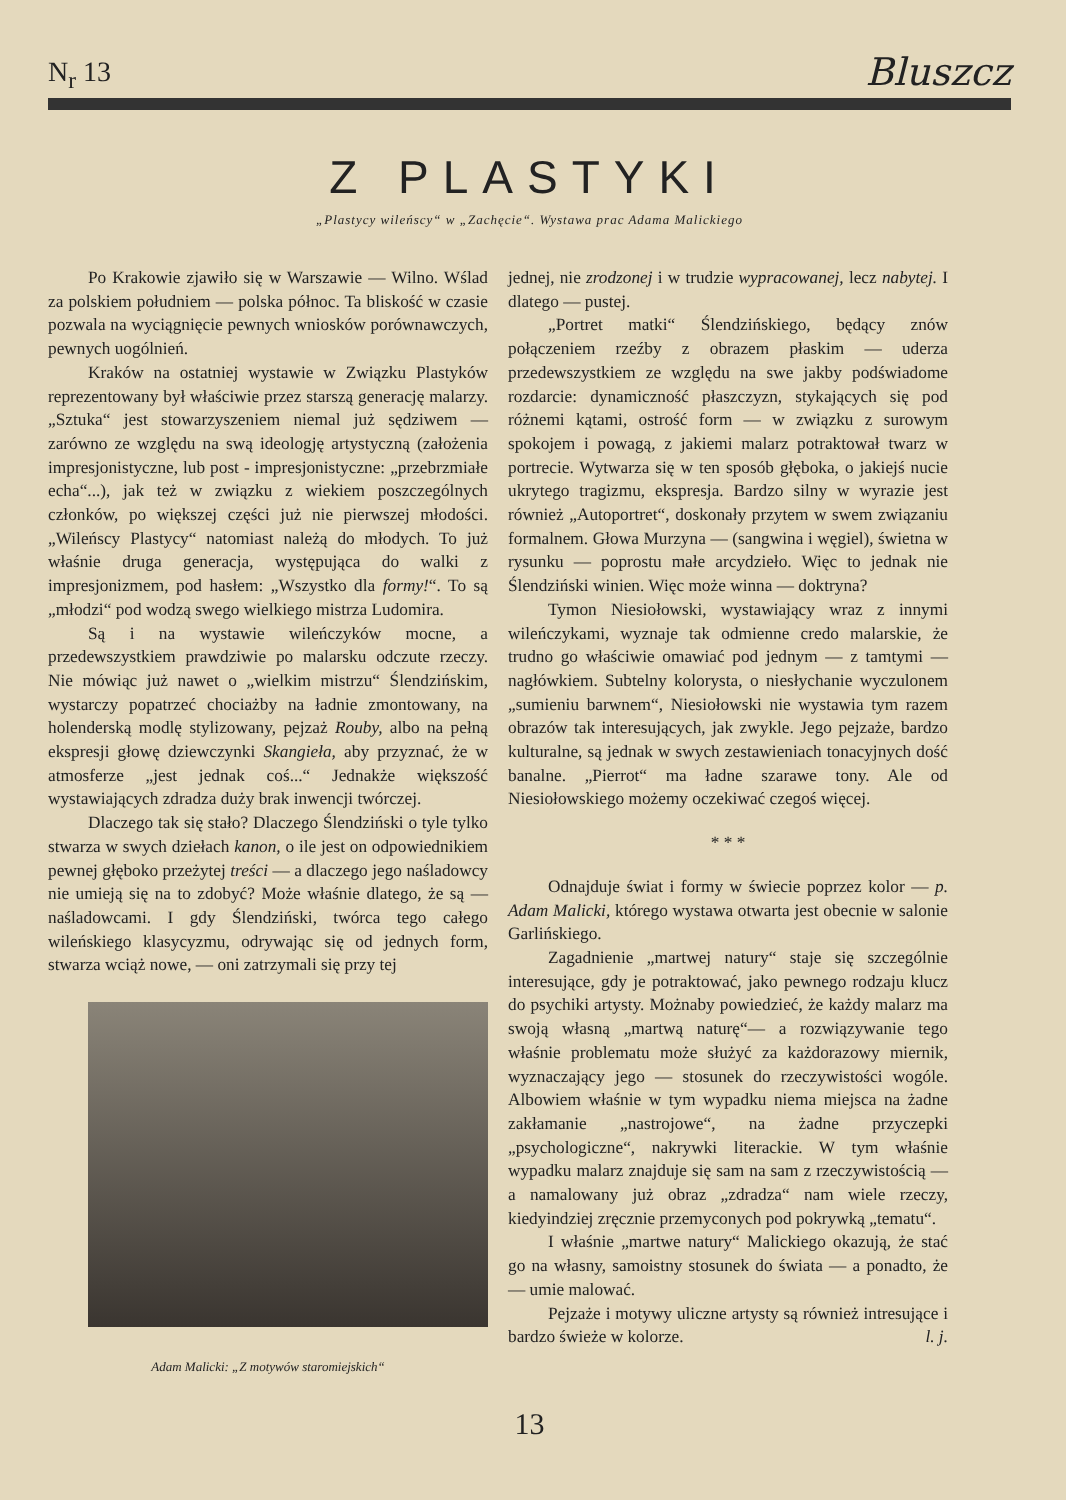N<sub>r</sub> 13 Bluszcz
Z PLASTYKI
„Plastycy wileńscy“ w „Zachęcie“. Wystawa prac Adama Malickiego
Po Krakowie zjawiło się w Warszawie — Wilno. Wślad za polskiem południem — polska północ. Ta bliskość w czasie pozwala na wyciągnięcie pewnych wniosków porównawczych, pewnych uogólnień.
Kraków na ostatniej wystawie w Związku Plastyków reprezentowany był właściwie przez starszą generację malarzy. „Sztuka“ jest stowarzyszeniem niemal już sędziwem — zarówno ze względu na swą ideologję artystyczną (założenia impresjonistyczne, lub post - impresjonistyczne: „przebrzmiałe echa“...), jak też w związku z wiekiem poszczególnych członków, po większej części już nie pierwszej młodości. „Wileńscy Plastycy“ natomiast należą do młodych. To już właśnie druga generacja, występująca do walki z impresjonizmem, pod hasłem: „Wszystko dla formy!“. To są „młodzi“ pod wodzą swego wielkiego mistrza Ludomira.
Są i na wystawie wileńczyków mocne, a przedewszystkiem prawdziwie po malarsku odczute rzeczy. Nie mówiąc już nawet o „wielkim mistrzu“ Ślendzińskim, wystarczy popatrzeć chociażby na ładnie zmontowany, na holenderską modlę stylizowany, pejzaż Rouby, albo na pełną ekspresji głowę dziewczynki Skangieła, aby przyznać, że w atmosferze „jest jednak coś...“ Jednakże większość wystawiających zdradza duży brak inwencji twórczej.
Dlaczego tak się stało? Dlaczego Ślendziński o tyle tylko stwarza w swych dziełach kanon, o ile jest on odpowiednikiem pewnej głęboko przeżytej treści — a dlaczego jego naśladowcy nie umieją się na to zdobyć? Może właśnie dlatego, że są — naśladowcami. I gdy Ślendziński, twórca tego całego wileńskiego klasycyzmu, odrywając się od jednych form, stwarza wciąż nowe, — oni zatrzymali się przy tej
Adam Malicki: „Z motywów staromiejskich“
jednej, nie zrodzonej i w trudzie wypracowanej, lecz nabytej. I dlatego — pustej.
„Portret matki“ Ślendzińskiego, będący znów połączeniem rzeźby z obrazem płaskim — uderza przedewszystkiem ze względu na swe jakby podświadome rozdarcie: dynamiczność płaszczyzn, stykających się pod różnemi kątami, ostrość form — w związku z surowym spokojem i powagą, z jakiemi malarz potraktował twarz w portrecie. Wytwarza się w ten sposób głęboka, o jakiejś nucie ukrytego tragizmu, ekspresja. Bardzo silny w wyrazie jest również „Autoportret“, doskonały przytem w swem związaniu formalnem. Głowa Murzyna — (sangwina i węgiel), świetna w rysunku — poprostu małe arcydzieło. Więc to jednak nie Ślendziński winien. Więc może winna — doktryna?
Tymon Niesiołowski, wystawiający wraz z innymi wileńczykami, wyznaje tak odmienne credo malarskie, że trudno go właściwie omawiać pod jednym — z tamtymi — nagłówkiem. Subtelny kolorysta, o niesłychanie wyczulonem „sumieniu barwnem“, Niesiołowski nie wystawia tym razem obrazów tak interesujących, jak zwykle. Jego pejzaże, bardzo kulturalne, są jednak w swych zestawieniach tonacyjnych dość banalne. „Pierrot“ ma ładne szarawe tony. Ale od Niesiołowskiego możemy oczekiwać czegoś więcej.
* * *
Odnajduje świat i formy w świecie poprzez kolor — p. Adam Malicki, którego wystawa otwarta jest obecnie w salonie Garlińskiego.
Zagadnienie „martwej natury“ staje się szczególnie interesujące, gdy je potraktować, jako pewnego rodzaju klucz do psychiki artysty. Możnaby powiedzieć, że każdy malarz ma swoją własną „martwą naturę“— a rozwiązywanie tego właśnie problematu może służyć za każdorazowy miernik, wyznaczający jego — stosunek do rzeczywistości wogóle. Albowiem właśnie w tym wypadku niema miejsca na żadne zakłamanie „nastrojowe“, na żadne przyczepki „psychologiczne“, nakrywki literackie. W tym właśnie wypadku malarz znajduje się sam na sam z rzeczywistością — a namalowany już obraz „zdradza“ nam wiele rzeczy, kiedyindziej zręcznie przemyconych pod pokrywką „tematu“.
I właśnie „martwe natury“ Malickiego okazują, że stać go na własny, samoistny stosunek do świata — a ponadto, że — umie malować.
Pejzaże i motywy uliczne artysty są również intresujące i bardzo świeże w kolorze. l. j.
13